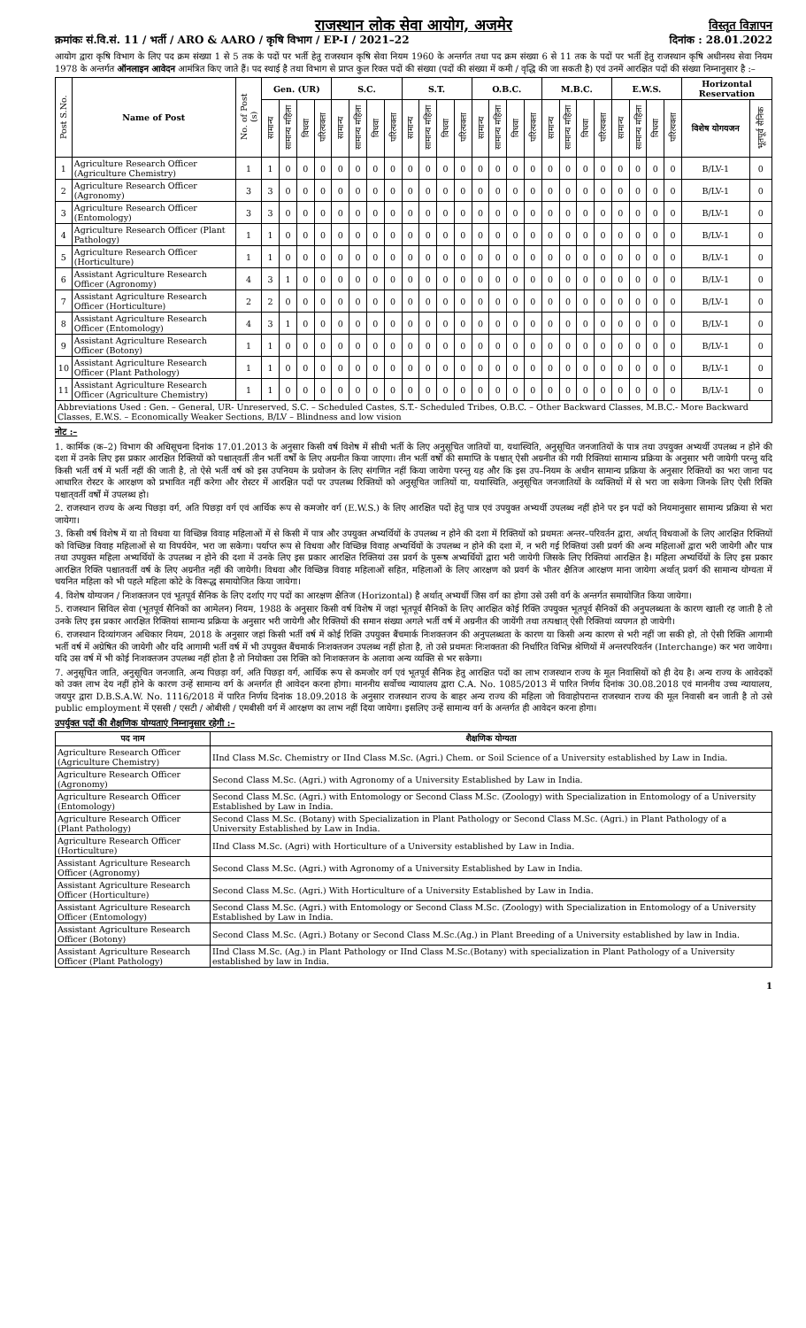राजस्थान लोक सेवा आयोग, अजमेर
विस्तृत विज्ञापन
क्रमांकः सं.वि.सं. 11 / भर्ती / ARO & AARO / कृषि विभाग / EP-I / 2021–22 दिनांक : 28.01.2022
आयोग द्वारा कृषि विभाग के लिए पद क्रम संख्या 1 से 5 तक के पदों पर भर्ती हेतु राजस्थान कृषि सेवा नियम 1960 के अन्तर्गत तथा पद क्रम संख्या 6 से 11 तक के पदों पर भर्ती हेतु राजस्थान कृषि अधीनस्थ सेवा नियम 1978 के अन्तर्गत ऑनलाइन आवेदन आमंत्रित किए जाते हैं। पद स्थाई है तथा विभाग से प्राप्त कुल रिक्त पदों की संख्या (पदों की संख्या में कमी / वृद्धि की जा सकती है) एवं उनमें आरक्षित पदों की संख्या निम्नानुसार है :–
| Post S.No. | Name of Post | No. of Post (s) | Gen. (UR) | | | | S.C. | | | | S.T. | | | | O.B.C. | | | | M.B.C. | | | | E.W.S. | | | | Horizontal Reservation | |
| --- | --- | --- | --- | --- | --- | --- | --- | --- | --- | --- | --- | --- | --- | --- | --- | --- | --- | --- | --- | --- | --- | --- | --- | --- | --- | --- | --- | --- |
| | | | सामान्य | सामान्य महिला | विधवा | परित्यक्ता | सामान्य | सामान्य महिला | विधवा | परित्यक्ता | सामान्य | सामान्य महिला | विधवा | परित्यक्ता | सामान्य | सामान्य महिला | विधवा | परित्यक्ता | सामान्य | सामान्य महिला | विधवा | परित्यक्ता | सामान्य | सामान्य महिला | विधवा | परित्यक्ता | विशेष योगयजन | भूतपूर्व सैनिक |
| 1 | Agriculture Research Officer (Agriculture Chemistry) | 1 | 1 | 0 | 0 | 0 | 0 | 0 | 0 | 0 | 0 | 0 | 0 | 0 | 0 | 0 | 0 | 0 | 0 | 0 | 0 | 0 | 0 | 0 | 0 | 0 | B/LV-1 | 0 |
| 2 | Agriculture Research Officer (Agronomy) | 3 | 3 | 0 | 0 | 0 | 0 | 0 | 0 | 0 | 0 | 0 | 0 | 0 | 0 | 0 | 0 | 0 | 0 | 0 | 0 | 0 | 0 | 0 | 0 | 0 | B/LV-1 | 0 |
| 3 | Agriculture Research Officer (Entomology) | 3 | 3 | 0 | 0 | 0 | 0 | 0 | 0 | 0 | 0 | 0 | 0 | 0 | 0 | 0 | 0 | 0 | 0 | 0 | 0 | 0 | 0 | 0 | 0 | 0 | B/LV-1 | 0 |
| 4 | Agriculture Research Officer (Plant Pathology) | 1 | 1 | 0 | 0 | 0 | 0 | 0 | 0 | 0 | 0 | 0 | 0 | 0 | 0 | 0 | 0 | 0 | 0 | 0 | 0 | 0 | 0 | 0 | 0 | 0 | B/LV-1 | 0 |
| 5 | Agriculture Research Officer (Horticulture) | 1 | 1 | 0 | 0 | 0 | 0 | 0 | 0 | 0 | 0 | 0 | 0 | 0 | 0 | 0 | 0 | 0 | 0 | 0 | 0 | 0 | 0 | 0 | 0 | 0 | B/LV-1 | 0 |
| 6 | Assistant Agriculture Research Officer (Agronomy) | 4 | 3 | 1 | 0 | 0 | 0 | 0 | 0 | 0 | 0 | 0 | 0 | 0 | 0 | 0 | 0 | 0 | 0 | 0 | 0 | 0 | 0 | 0 | 0 | 0 | B/LV-1 | 0 |
| 7 | Assistant Agriculture Research Officer (Horticulture) | 2 | 2 | 0 | 0 | 0 | 0 | 0 | 0 | 0 | 0 | 0 | 0 | 0 | 0 | 0 | 0 | 0 | 0 | 0 | 0 | 0 | 0 | 0 | 0 | 0 | B/LV-1 | 0 |
| 8 | Assistant Agriculture Research Officer (Entomology) | 4 | 3 | 1 | 0 | 0 | 0 | 0 | 0 | 0 | 0 | 0 | 0 | 0 | 0 | 0 | 0 | 0 | 0 | 0 | 0 | 0 | 0 | 0 | 0 | 0 | B/LV-1 | 0 |
| 9 | Assistant Agriculture Research Officer (Botony) | 1 | 1 | 0 | 0 | 0 | 0 | 0 | 0 | 0 | 0 | 0 | 0 | 0 | 0 | 0 | 0 | 0 | 0 | 0 | 0 | 0 | 0 | 0 | 0 | 0 | B/LV-1 | 0 |
| 10 | Assistant Agriculture Research Officer (Plant Pathology) | 1 | 1 | 0 | 0 | 0 | 0 | 0 | 0 | 0 | 0 | 0 | 0 | 0 | 0 | 0 | 0 | 0 | 0 | 0 | 0 | 0 | 0 | 0 | 0 | 0 | B/LV-1 | 0 |
| 11 | Assistant Agriculture Research Officer (Agriculture Chemistry) | 1 | 1 | 0 | 0 | 0 | 0 | 0 | 0 | 0 | 0 | 0 | 0 | 0 | 0 | 0 | 0 | 0 | 0 | 0 | 0 | 0 | 0 | 0 | 0 | 0 | B/LV-1 | 0 |
| Abbreviations Used : Gen. – General, UR- Unreserved, S.C. – Scheduled Castes, S.T.- Scheduled Tribes, O.B.C. – Other Backward Classes, M.B.C.- More Backward Classes, E.W.S. – Economically Weaker Sections, B/LV – Blindness and low vision | | | | | | | | | | | | | | | | | | | | | | | | | | | | |
नोट :–
1. कार्मिक (क–2) विभाग की अधिसूचना दिनांक 17.01.2013 के अनुसार किसी वर्ष विशेष में सीधी भर्ती के लिए अनुसूचित जातियों या, यथास्थिति, अनुसूचित जनजातियों के पात्र तथा उपयुक्त अभ्यर्थी उपलब्ध न होने की दशा में उनके लिए इस प्रकार आरक्षित रिक्तियों को पश्चात्‌वर्ती तीन भर्ती वर्षों के लिए अग्रनीत किया जाएगा। तीन भर्ती वर्षों की समाप्ति के पश्चात् ऐसी अग्रनीत की गयी रिक्तियां सामान्य प्रक्रिया के अनुसार भरी जायेगी परन्तु यदि किसी भर्ती वर्ष में भर्ती नहीं की जाती है, तो ऐसे भर्ती वर्ष को इस उपनियम के प्रयोजन के लिए संगणित नहीं किया जायेगा परन्तु यह और कि इस उप–नियम के अधीन सामान्य प्रक्रिया के अनुसार रिक्तियों का भरा जाना पद आधारित रोस्टर के आरक्षण को प्रभावित नहीं करेगा और रोस्टर में आरक्षित पदों पर उपलब्ध रिक्तियों को अनुसूचित जातियों या, यथास्थिति, अनुसूचित जनजातियों के व्यक्तियों में से भरा जा सकेगा जिनके लिए ऐसी रिक्ति पश्चात्‌वर्ती वर्षों में उपलब्ध हो।
2. राजस्थान राज्य के अन्य पिछड़ा वर्ग, अति पिछड़ा वर्ग एवं आर्थिक रूप से कमजोर वर्ग (E.W.S.) के लिए आरक्षित पदों हेतु पात्र एवं उपयुक्त अभ्यर्थी उपलब्ध नहीं होने पर इन पदों को नियमानुसार सामान्य प्रक्रिया से भरा जायेगा।
3. किसी वर्ष विशेष में या तो विधवा या विच्छिन्न विवाह महिलाओं में से किसी में पात्र और उपयुक्त अभ्यर्थियों के उपलब्ध न होने की दशा में रिक्तियों को प्रथमतः अन्तर–परिवर्तन द्वारा, अर्थात् विधवाओं के लिए आरक्षित रिक्तियों को विच्छिन्न विवाह महिलाओं से या विपर्ययेन, भरा जा सकेगा। पर्याप्त रूप से विधवा और विच्छिन्न विवाह अभ्यर्थियों के उपलब्ध न होने की दशा में, न भरी गई रिक्तियां उसी प्रवर्ग की अन्य महिलाओं द्वारा भरी जायेगी और पात्र तथा उपयुक्त महिला अभ्यर्थियों के उपलब्ध न होने की दशा में उनके लिए इस प्रकार आरक्षित रिक्तियां उस प्रवर्ग के पुरूष अभ्यर्थियों द्वारा भरी जायेगी जिसके लिए रिक्तियां आरक्षित है। महिला अभ्यर्थियों के लिए इस प्रकार आरक्षित रिक्ति पश्चातवर्ती वर्ष के लिए अग्रनीत नहीं की जायेगी। विधवा और विच्छिन्न विवाह महिलाओं सहित, महिलाओं के लिए आरक्षण को प्रवर्ग के भीतर क्षैतिज आरक्षण माना जायेगा अर्थात् प्रवर्ग की सामान्य योग्यता में चयनित महिला को भी पहले महिला कोटे के विरूद्ध समायोजित किया जायेगा।
4. विशेष योग्यजन / निःशक्तजन एवं भूतपूर्व सैनिक के लिए दर्शाए गए पदों का आरक्षण क्षैतिज (Horizontal) है अर्थात् अभ्यर्थी जिस वर्ग का होगा उसे उसी वर्ग के अन्तर्गत समायोजित किया जायेगा।
5. राजस्थान सिविल सेवा (भूतपूर्व सैनिकों का आमेलन) नियम, 1988 के अनुसार किसी वर्ष विशेष में जहां भूतपूर्व सैनिकों के लिए आरक्षित कोई रिक्ति उपयुक्त भूतपूर्व सैनिकों की अनुपलब्धता के कारण खाली रह जाती है तो उनके लिए इस प्रकार आरक्षित रिक्तियां सामान्य प्रक्रिया के अनुसार भरी जायेगी और रिक्तियों की समान संख्या अगले भर्ती वर्ष में अग्रनीत की जायेंगी तथा तत्पश्चात् ऐसी रिक्तियां व्यपगत हो जायेगी।
6. राजस्थान दिव्यांगजन अधिकार नियम, 2018 के अनुसार जहां किसी भर्ती वर्ष में कोई रिक्ति उपयुक्त बैंचमार्क निःशक्तजन की अनुपलब्धता के कारण या किसी अन्य कारण से भरी नहीं जा सकी हो, तो ऐसी रिक्ति आगामी भर्ती वर्ष में अग्रेषित की जायेगी और यदि आगामी भर्ती वर्ष में भी उपयुक्त बैंचमार्क निःशक्तजन उपलब्ध नहीं होता है, तो उसे प्रथमतः निःशक्तता की निर्धारित विभिन्न श्रेणियों में अन्तरपरिवर्तन (Interchange) कर भरा जायेगा। यदि उस वर्ष में भी कोई निःशक्तजन उपलब्ध नहीं होता है तो नियोक्ता उस रिक्ति को निःशक्तजन के अलावा अन्य व्यक्ति से भर सकेगा।
7. अनुसूचित जाति, अनुसूचित जनजाति, अन्य पिछड़ा वर्ग, अति पिछड़ा वर्ग, आर्थिक रूप से कमजोर वर्ग एवं भूतपूर्व सैनिक हेतु आरक्षित पदों का लाभ राजस्थान राज्य के मूल निवासियों को ही देय है। अन्य राज्य के आवेदकों को उक्त लाभ देय नहीं होने के कारण उन्हें सामान्य वर्ग के अन्तर्गत ही आवेदन करना होगा। माननीय सर्वोच्च न्यायालय द्वारा C.A. No. 1085/2013 में पारित निर्णय दिनांक 30.08.2018 एवं माननीय उच्च न्यायालय, जयपुर द्वारा D.B.S.A.W. No. 1116/2018 में पारित निर्णय दिनांक 18.09.2018 के अनुसार राजस्थान राज्य के बाहर अन्य राज्य की महिला जो विवाहोपरान्त राजस्थान राज्य की मूल निवासी बन जाती है तो उसे public employment में एससी / एसटी / ओबीसी / एमबीसी वर्ग में आरक्षण का लाभ नहीं दिया जायेगा। इसलिए उन्हें सामान्य वर्ग के अन्तर्गत ही आवेदन करना होगा।
उपर्युक्त पदों की शैक्षणिक योग्यताएं निम्नानुसार रहेगी :–
| पद नाम | शैक्षणिक योग्यता |
| --- | --- |
| Agriculture Research Officer (Agriculture Chemistry) | IInd Class M.Sc. Chemistry or IInd Class M.Sc. (Agri.) Chem. or Soil Science of a University established by Law in India. |
| Agriculture Research Officer (Agronomy) | Second Class M.Sc. (Agri.) with Agronomy of a University Established by Law in India. |
| Agriculture Research Officer (Entomology) | Second Class M.Sc. (Agri.) with Entomology or Second Class M.Sc. (Zoology) with Specialization in Entomology of a University Established by Law in India. |
| Agriculture Research Officer (Plant Pathology) | Second Class M.Sc. (Botany) with Specialization in Plant Pathology or Second Class M.Sc. (Agri.) in Plant Pathology of a University Established by Law in India. |
| Agriculture Research Officer (Horticulture) | IInd Class M.Sc. (Agri) with Horticulture of a University established by Law in India. |
| Assistant Agriculture Research Officer (Agronomy) | Second Class M.Sc. (Agri.) with Agronomy of a University Established by Law in India. |
| Assistant Agriculture Research Officer (Horticulture) | Second Class M.Sc. (Agri.) With Horticulture of a University Established by Law in India. |
| Assistant Agriculture Research Officer (Entomology) | Second Class M.Sc. (Agri.) with Entomology or Second Class M.Sc. (Zoology) with Specialization in Entomology of a University Established by Law in India. |
| Assistant Agriculture Research Officer (Botony) | Second Class M.Sc. (Agri.) Botany or Second Class M.Sc.(Ag.) in Plant Breeding of a University established by law in India. |
| Assistant Agriculture Research Officer (Plant Pathology) | IInd Class M.Sc. (Ag.) in Plant Pathology or IInd Class M.Sc.(Botany) with specialization in Plant Pathology of a University established by law in India. |
1